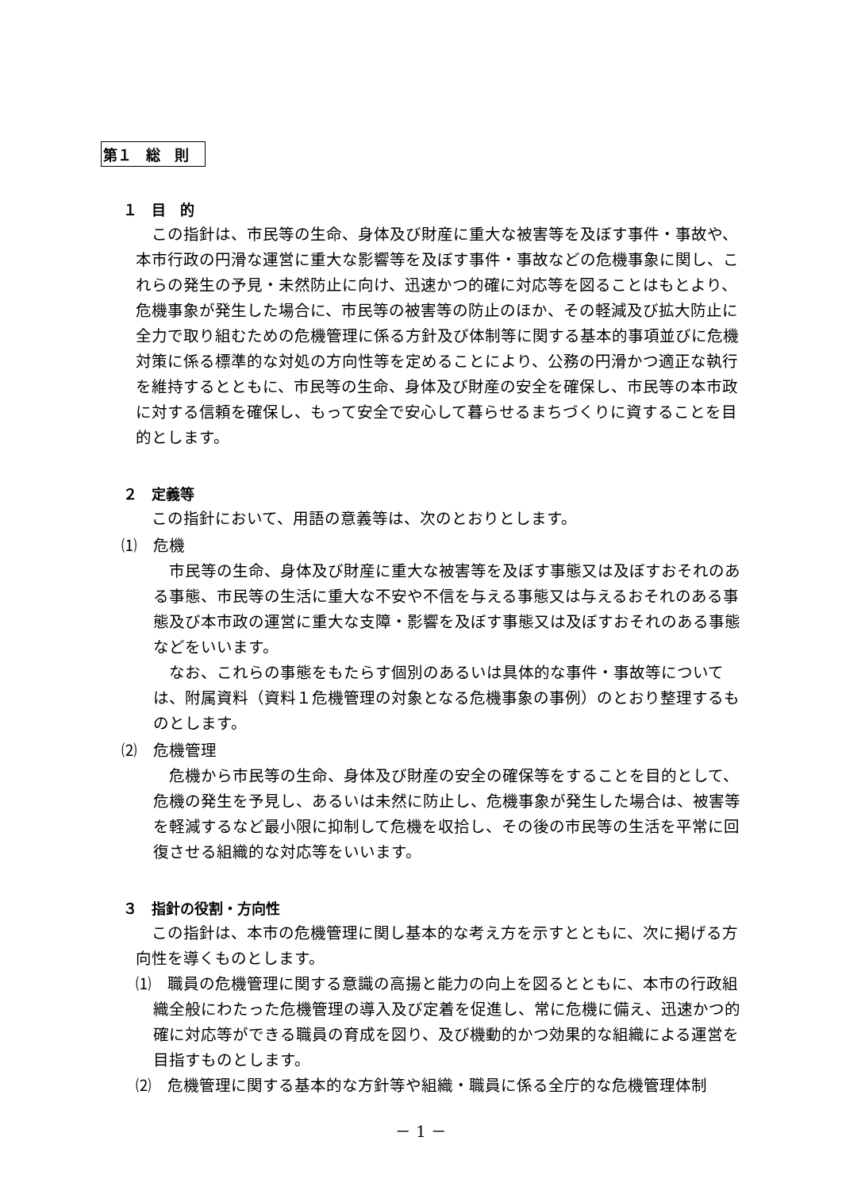第１　総　則
１　目　的
この指針は、市民等の生命、身体及び財産に重大な被害等を及ぼす事件・事故や、本市行政の円滑な運営に重大な影響等を及ぼす事件・事故などの危機事象に関し、これらの発生の予見・未然防止に向け、迅速かつ的確に対応等を図ることはもとより、危機事象が発生した場合に、市民等の被害等の防止のほか、その軽減及び拡大防止に全力で取り組むための危機管理に係る方針及び体制等に関する基本的事項並びに危機対策に係る標準的な対処の方向性等を定めることにより、公務の円滑かつ適正な執行を維持するとともに、市民等の生命、身体及び財産の安全を確保し、市民等の本市政に対する信頼を確保し、もって安全で安心して暮らせるまちづくりに資することを目的とします。
２　定義等
この指針において、用語の意義等は、次のとおりとします。
⑴　危機
市民等の生命、身体及び財産に重大な被害等を及ぼす事態又は及ぼすおそれのある事態、市民等の生活に重大な不安や不信を与える事態又は与えるおそれのある事態及び本市政の運営に重大な支障・影響を及ぼす事態又は及ぼすおそれのある事態などをいいます。
なお、これらの事態をもたらす個別のあるいは具体的な事件・事故等については、附属資料（資料１危機管理の対象となる危機事象の事例）のとおり整理するものとします。
⑵　危機管理
危機から市民等の生命、身体及び財産の安全の確保等をすることを目的として、危機の発生を予見し、あるいは未然に防止し、危機事象が発生した場合は、被害等を軽減するなど最小限に抑制して危機を収拾し、その後の市民等の生活を平常に回復させる組織的な対応等をいいます。
３　指針の役割・方向性
この指針は、本市の危機管理に関し基本的な考え方を示すとともに、次に掲げる方向性を導くものとします。
⑴　職員の危機管理に関する意識の高揚と能力の向上を図るとともに、本市の行政組織全般にわたった危機管理の導入及び定着を促進し、常に危機に備え、迅速かつ的確に対応等ができる職員の育成を図り、及び機動的かつ効果的な組織による運営を目指すものとします。
⑵　危機管理に関する基本的な方針等や組織・職員に係る全庁的な危機管理体制
－ 1 －